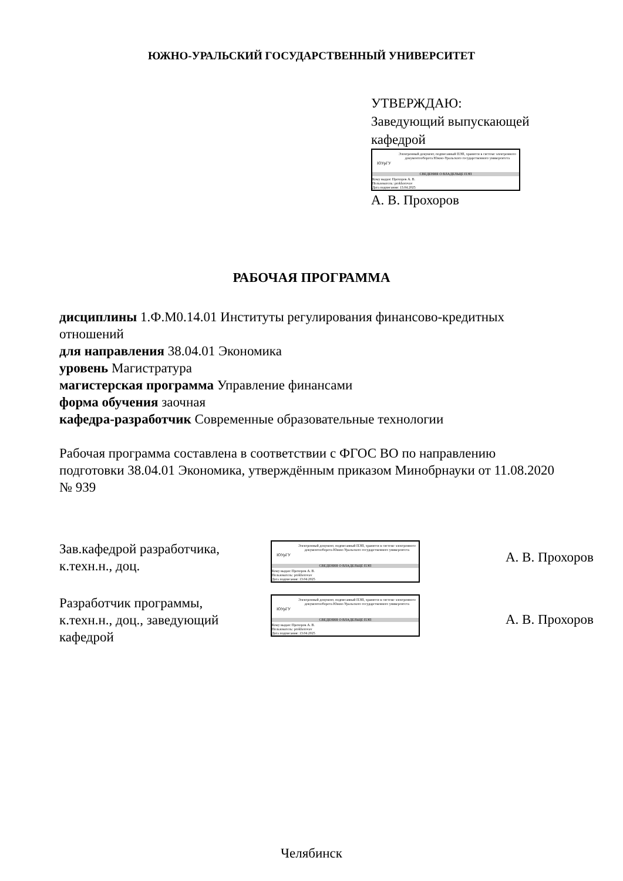ЮЖНО-УРАЛЬСКИЙ ГОСУДАРСТВЕННЫЙ УНИВЕРСИТЕТ
УТВЕРЖДАЮ:
Заведующий выпускающей
кафедрой
ЮУрГУ
Электронный документ, подписанный ПЭП, хранится в системе электронного документооборота Южно-Уральского государственного университета
СВЕДЕНИЯ О ВЛАДЕЛЬЦЕ ПЭП
Кому выдан: Прохоров А. В.
Пользователь: prokhorovav
Дата подписания: 13.04.2025
А. В. Прохоров
РАБОЧАЯ ПРОГРАММА
дисциплины 1.Ф.М0.14.01 Институты регулирования финансово-кредитных отношений
для направления 38.04.01 Экономика
уровень Магистратура
магистерская программа Управление финансами
форма обучения заочная
кафедра-разработчик Современные образовательные технологии
Рабочая программа составлена в соответствии с ФГОС ВО по направлению подготовки 38.04.01 Экономика, утверждённым приказом Минобрнауки от 11.08.2020 № 939
Зав.кафедрой разработчика,
к.техн.н., доц.
ЮУрГУ
Электронный документ, подписанный ПЭП, хранится в системе электронного документооборота Южно-Уральского государственного университета
СВЕДЕНИЯ О ВЛАДЕЛЬЦЕ ПЭП
Кому выдан: Прохоров А. В.
Пользователь: prokhorovav
Дата подписания: 13.04.2025
А. В. Прохоров
Разработчик программы,
к.техн.н., доц., заведующий
кафедрой
ЮУрГУ
Электронный документ, подписанный ПЭП, хранится в системе электронного документооборота Южно-Уральского государственного университета
СВЕДЕНИЯ О ВЛАДЕЛЬЦЕ ПЭП
Кому выдан: Прохоров А. В.
Пользователь: prokhorovav
Дата подписания: 13.04.2025
А. В. Прохоров
Челябинск